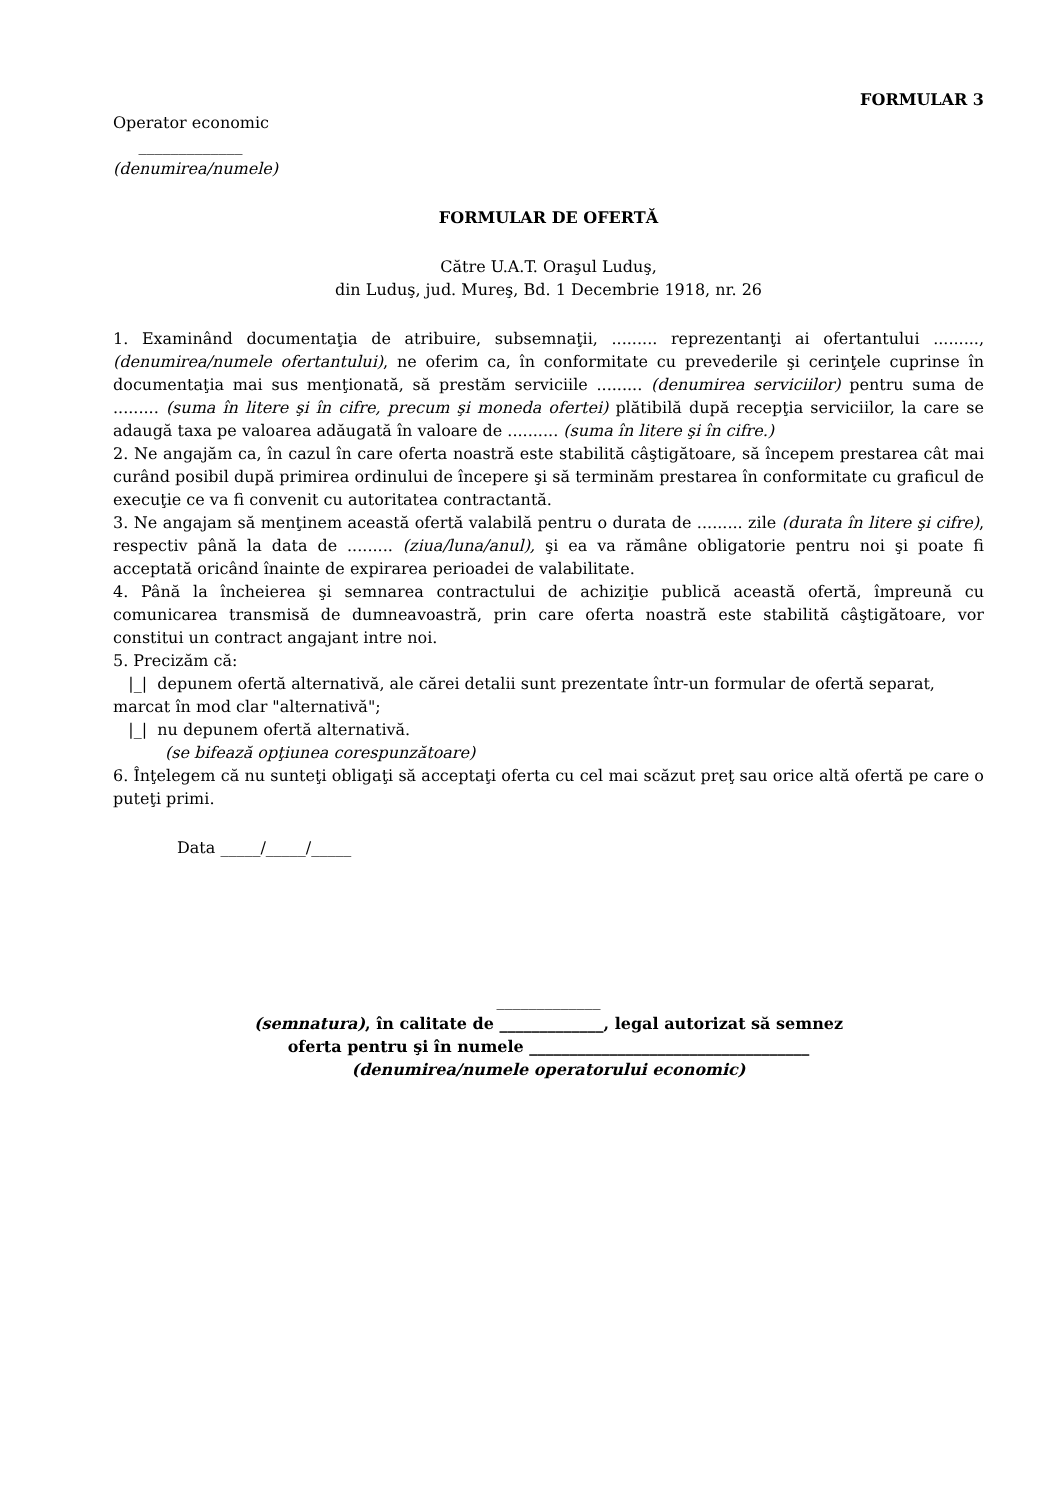FORMULAR 3
Operator economic
_____________
(denumirea/numele)
FORMULAR DE OFERTĂ
Către U.A.T. Oraşul Luduş,
din Luduş, jud. Mureş, Bd. 1 Decembrie 1918, nr. 26
1. Examinând documentaţia de atribuire, subsemnaţii, ......... reprezentanţi ai ofertantului ........., (denumirea/numele ofertantului), ne oferim ca, în conformitate cu prevederile şi cerinţele cuprinse în documentaţia mai sus menţionată, să prestăm serviciile ......... (denumirea serviciilor) pentru suma de ......... (suma în litere şi în cifre, precum şi moneda ofertei) plătibilă după recepţia serviciilor, la care se adaugă taxa pe valoarea adăugată în valoare de .......... (suma în litere şi în cifre.)
2. Ne angajăm ca, în cazul în care oferta noastră este stabilită câştigătoare, să începem prestarea cât mai curând posibil după primirea ordinului de începere şi să terminăm prestarea în conformitate cu graficul de execuţie ce va fi convenit cu autoritatea contractantă.
3. Ne angajam să menţinem această ofertă valabilă pentru o durata de ......... zile (durata în litere şi cifre), respectiv până la data de ......... (ziua/luna/anul), şi ea va rămâne obligatorie pentru noi şi poate fi acceptată oricând înainte de expirarea perioadei de valabilitate.
4. Până la încheierea şi semnarea contractului de achiziţie publică această ofertă, împreună cu comunicarea transmisă de dumneavoastră, prin care oferta noastră este stabilită câştigătoare, vor constitui un contract angajant intre noi.
5. Precizăm că:
|_| depunem ofertă alternativă, ale cărei detalii sunt prezentate într-un formular de ofertă separat, marcat în mod clar "alternativă";
|_| nu depunem ofertă alternativă.
(se bifează opţiunea corespunzătoare)
6. Înţelegem că nu sunteţi obligaţi să acceptaţi oferta cu cel mai scăzut preţ sau orice altă ofertă pe care o puteţi primi.
Data _____/_____/_____
_____________
(semnatura), în calitate de _____________, legal autorizat să semnez
oferta pentru şi în numele ___________________________________
(denumirea/numele operatorului economic)